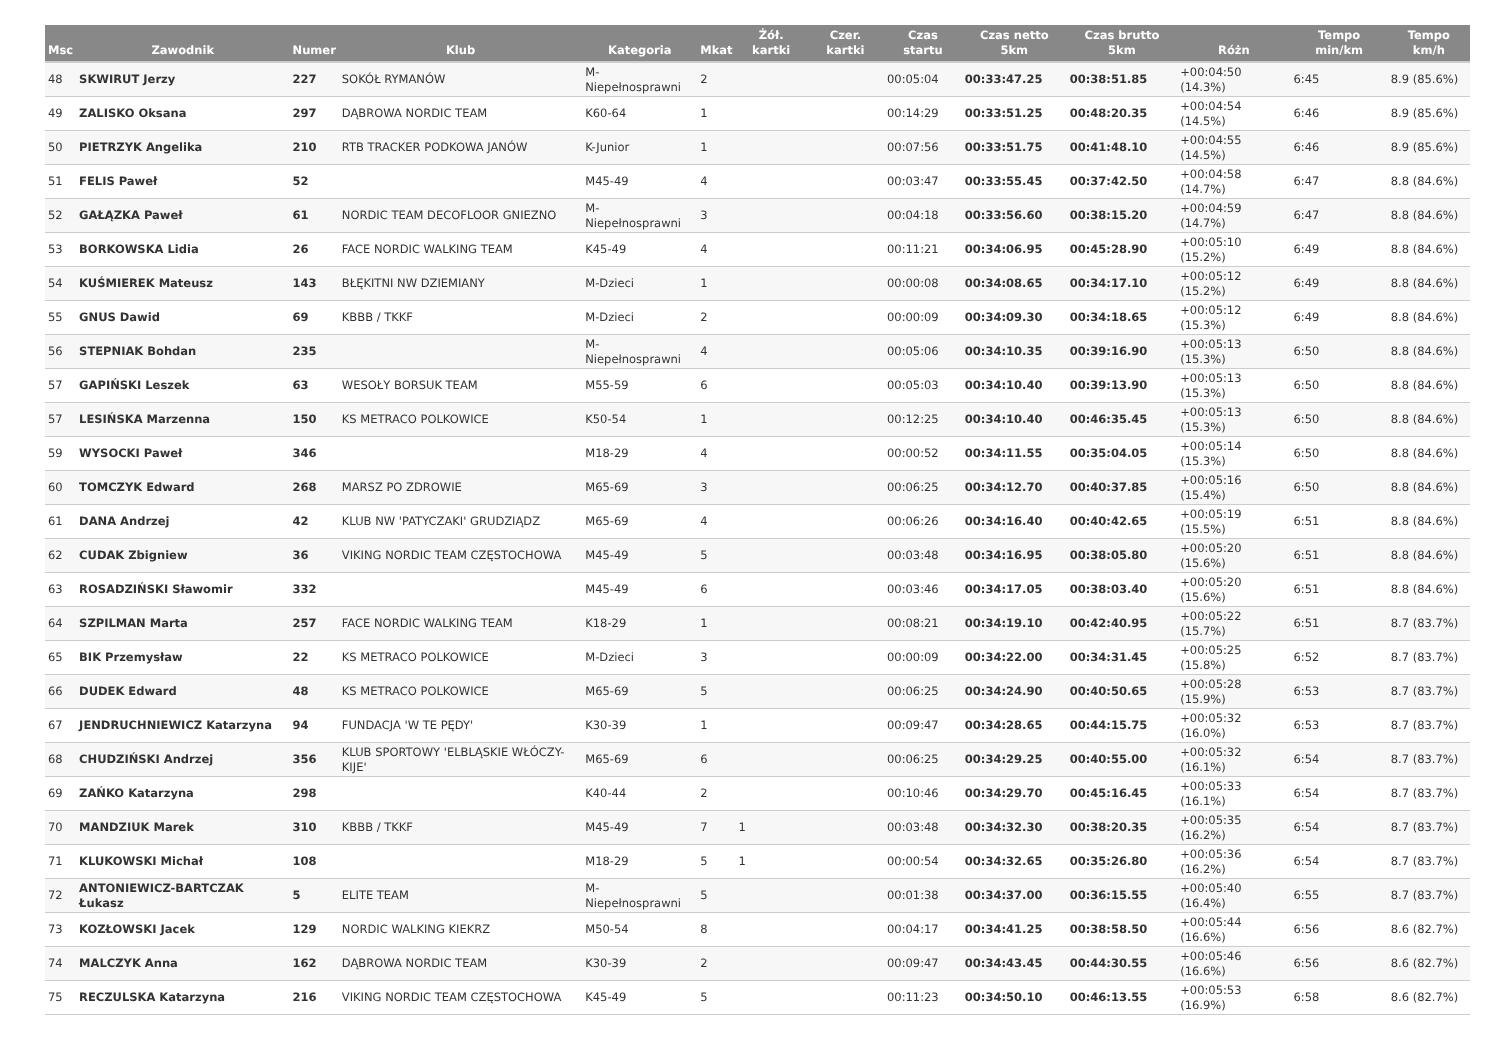| Msc | Zawodnik | Numer | Klub | Kategoria | Mkat | Żół. kartki | Czer. kartki | Czas startu | Czas netto 5km | Czas brutto 5km | Różn | Tempo min/km | Tempo km/h |
| --- | --- | --- | --- | --- | --- | --- | --- | --- | --- | --- | --- | --- | --- |
| 48 | SKWIRUT Jerzy | 227 | SOKÓŁ RYMANÓW | M-Niepełnosprawni | 2 | | | 00:05:04 | 00:33:47.25 | 00:38:51.85 | +00:04:50 (14.3%) | 6:45 | 8.9 (85.6%) |
| 49 | ZALISKO Oksana | 297 | DĄBROWA NORDIC TEAM | K60-64 | 1 | | | 00:14:29 | 00:33:51.25 | 00:48:20.35 | +00:04:54 (14.5%) | 6:46 | 8.9 (85.6%) |
| 50 | PIETRZYK Angelika | 210 | RTB TRACKER PODKOWA JANÓW | K-Junior | 1 | | | 00:07:56 | 00:33:51.75 | 00:41:48.10 | +00:04:55 (14.5%) | 6:46 | 8.9 (85.6%) |
| 51 | FELIS Paweł | 52 | | M45-49 | 4 | | | 00:03:47 | 00:33:55.45 | 00:37:42.50 | +00:04:58 (14.7%) | 6:47 | 8.8 (84.6%) |
| 52 | GAŁĄZKA Paweł | 61 | NORDIC TEAM DECOFLOOR GNIEZNO | M-Niepełnosprawni | 3 | | | 00:04:18 | 00:33:56.60 | 00:38:15.20 | +00:04:59 (14.7%) | 6:47 | 8.8 (84.6%) |
| 53 | BORKOWSKA Lidia | 26 | FACE NORDIC WALKING TEAM | K45-49 | 4 | | | 00:11:21 | 00:34:06.95 | 00:45:28.90 | +00:05:10 (15.2%) | 6:49 | 8.8 (84.6%) |
| 54 | KUŚMIEREK Mateusz | 143 | BŁĘKITNI NW DZIEMIANY | M-Dzieci | 1 | | | 00:00:08 | 00:34:08.65 | 00:34:17.10 | +00:05:12 (15.2%) | 6:49 | 8.8 (84.6%) |
| 55 | GNUS Dawid | 69 | KBBB / TKKF | M-Dzieci | 2 | | | 00:00:09 | 00:34:09.30 | 00:34:18.65 | +00:05:12 (15.3%) | 6:49 | 8.8 (84.6%) |
| 56 | STEPNIAK Bohdan | 235 | | M-Niepełnosprawni | 4 | | | 00:05:06 | 00:34:10.35 | 00:39:16.90 | +00:05:13 (15.3%) | 6:50 | 8.8 (84.6%) |
| 57 | GAPIŃSKI Leszek | 63 | WESOŁY BORSUK TEAM | M55-59 | 6 | | | 00:05:03 | 00:34:10.40 | 00:39:13.90 | +00:05:13 (15.3%) | 6:50 | 8.8 (84.6%) |
| 57 | LESIŃSKA Marzenna | 150 | KS METRACO POLKOWICE | K50-54 | 1 | | | 00:12:25 | 00:34:10.40 | 00:46:35.45 | +00:05:13 (15.3%) | 6:50 | 8.8 (84.6%) |
| 59 | WYSOCKI Paweł | 346 | | M18-29 | 4 | | | 00:00:52 | 00:34:11.55 | 00:35:04.05 | +00:05:14 (15.3%) | 6:50 | 8.8 (84.6%) |
| 60 | TOMCZYK Edward | 268 | MARSZ PO ZDROWIE | M65-69 | 3 | | | 00:06:25 | 00:34:12.70 | 00:40:37.85 | +00:05:16 (15.4%) | 6:50 | 8.8 (84.6%) |
| 61 | DANA Andrzej | 42 | KLUB NW 'PATYCZAKI' GRUDZIĄDZ | M65-69 | 4 | | | 00:06:26 | 00:34:16.40 | 00:40:42.65 | +00:05:19 (15.5%) | 6:51 | 8.8 (84.6%) |
| 62 | CUDAK Zbigniew | 36 | VIKING NORDIC TEAM CZĘSTOCHOWA | M45-49 | 5 | | | 00:03:48 | 00:34:16.95 | 00:38:05.80 | +00:05:20 (15.6%) | 6:51 | 8.8 (84.6%) |
| 63 | ROSADZIŃSKI Sławomir | 332 | | M45-49 | 6 | | | 00:03:46 | 00:34:17.05 | 00:38:03.40 | +00:05:20 (15.6%) | 6:51 | 8.8 (84.6%) |
| 64 | SZPILMAN Marta | 257 | FACE NORDIC WALKING TEAM | K18-29 | 1 | | | 00:08:21 | 00:34:19.10 | 00:42:40.95 | +00:05:22 (15.7%) | 6:51 | 8.7 (83.7%) |
| 65 | BIK Przemysław | 22 | KS METRACO POLKOWICE | M-Dzieci | 3 | | | 00:00:09 | 00:34:22.00 | 00:34:31.45 | +00:05:25 (15.8%) | 6:52 | 8.7 (83.7%) |
| 66 | DUDEK Edward | 48 | KS METRACO POLKOWICE | M65-69 | 5 | | | 00:06:25 | 00:34:24.90 | 00:40:50.65 | +00:05:28 (15.9%) | 6:53 | 8.7 (83.7%) |
| 67 | JENDRUCHNIEWICZ Katarzyna | 94 | FUNDACJA 'W TE PĘDY' | K30-39 | 1 | | | 00:09:47 | 00:34:28.65 | 00:44:15.75 | +00:05:32 (16.0%) | 6:53 | 8.7 (83.7%) |
| 68 | CHUDZIŃSKI Andrzej | 356 | KLUB SPORTOWY 'ELBLĄSKIE WŁÓCZY-KIJE' | M65-69 | 6 | | | 00:06:25 | 00:34:29.25 | 00:40:55.00 | +00:05:32 (16.1%) | 6:54 | 8.7 (83.7%) |
| 69 | ZAŃKO Katarzyna | 298 | | K40-44 | 2 | | | 00:10:46 | 00:34:29.70 | 00:45:16.45 | +00:05:33 (16.1%) | 6:54 | 8.7 (83.7%) |
| 70 | MANDZIUK Marek | 310 | KBBB / TKKF | M45-49 | 7 | 1 | | 00:03:48 | 00:34:32.30 | 00:38:20.35 | +00:05:35 (16.2%) | 6:54 | 8.7 (83.7%) |
| 71 | KLUKOWSKI Michał | 108 | | M18-29 | 5 | 1 | | 00:00:54 | 00:34:32.65 | 00:35:26.80 | +00:05:36 (16.2%) | 6:54 | 8.7 (83.7%) |
| 72 | ANTONIEWICZ-BARTCZAK Łukasz | 5 | ELITE TEAM | M-Niepełnosprawni | 5 | | | 00:01:38 | 00:34:37.00 | 00:36:15.55 | +00:05:40 (16.4%) | 6:55 | 8.7 (83.7%) |
| 73 | KOZŁOWSKI Jacek | 129 | NORDIC WALKING KIEKRZ | M50-54 | 8 | | | 00:04:17 | 00:34:41.25 | 00:38:58.50 | +00:05:44 (16.6%) | 6:56 | 8.6 (82.7%) |
| 74 | MALCZYK Anna | 162 | DĄBROWA NORDIC TEAM | K30-39 | 2 | | | 00:09:47 | 00:34:43.45 | 00:44:30.55 | +00:05:46 (16.6%) | 6:56 | 8.6 (82.7%) |
| 75 | RECZULSKA Katarzyna | 216 | VIKING NORDIC TEAM CZĘSTOCHOWA | K45-49 | 5 | | | 00:11:23 | 00:34:50.10 | 00:46:13.55 | +00:05:53 (16.9%) | 6:58 | 8.6 (82.7%) |